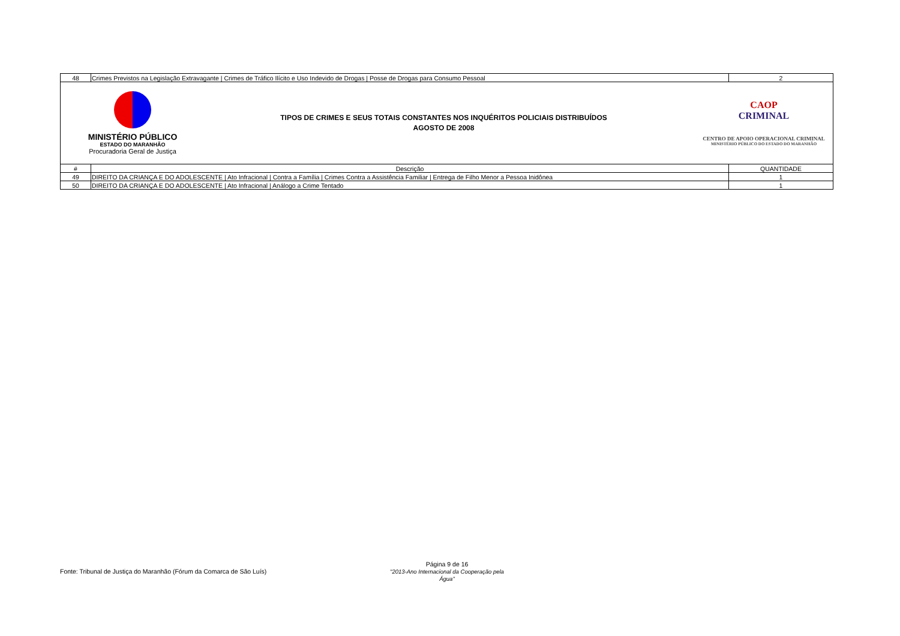| 48 | Crimes Previstos na Legislação Extravagante / Crimes de Tráfico Ilícito e Uso Indevido de Drogas / Posse de Drogas para Consumo Pessoal | 2 |
| MINISTÉRIO PÚBLICO ESTADO DO MARANHÃO Procuradoria Geral de Justiça TIPOS DE CRIMES E SEUS TOTAIS CONSTANTES NOS INQUÉRITOS POLICIAIS DISTRIBUÍDOS AGOSTO DE 2008 CAOP CRIMINAL CENTRO DE APOIO OPERACIONAL CRIMINAL MINISTÉRIO PÚBLICO DO ESTADO DO MARANHÃO | | |
| # | Descrição | QUANTIDADE |
| 49 | DIREITO DA CRIANÇA E DO ADOLESCENTE / Ato Infracional / Contra a Família / Crimes Contra a Assistência Familiar / Entrega de Filho Menor a Pessoa Inidônea | 1 |
| 50 | DIREITO DA CRIANÇA E DO ADOLESCENTE / Ato Infracional / Análogo a Crime Tentado | 1 |
Fonte: Tribunal de Justiça do Maranhão (Fórum da Comarca de São Luís)
Página 9 de 16
"2013-Ano Internacional da Cooperação pela Água"